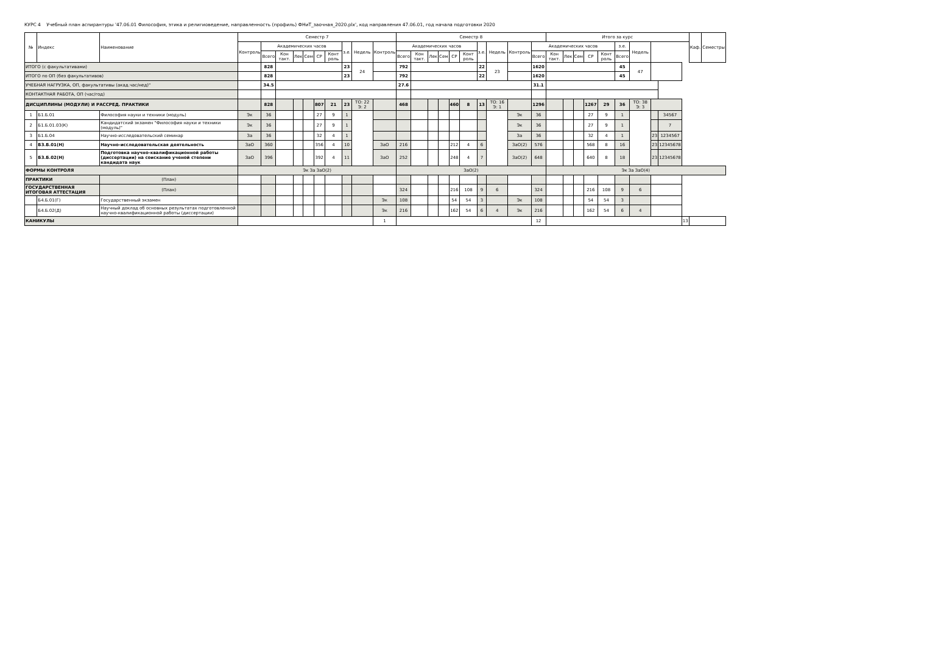КУРС 4 Учебный план аспирантуры '47.06.01 Философия, этика и религиоведение, направленность (профиль) ФНиТ_заочная_2020.plx', код направления 47.06.01, год начала подготовки 2020
| № | Индекс | Наименование | Семестр 7 | | | | | | | | | | Семестр 8 | | | | | | | | | | Итого за курс | | | | | | | | | | Каф. | Семестры |
| --- | --- | --- | --- | --- | --- | --- | --- | --- | --- | --- | --- | --- | --- | --- | --- | --- | --- | --- | --- | --- | --- | --- | --- | --- | --- | --- | --- | --- | --- | --- | --- | --- | --- | --- |
| | | | Контроль | Академических часов | | | | | | з.е. | Недель | Контроль | Академических часов | | | | | | з.е. | Недель | Контроль | Академических часов | | | | | | з.е. | Недель | | | | | |
| | | | | Всего | Кон такт. | Лек | Сем | СР | Конт роль | | | | Всего | Кон такт. | Лек | Сем | СР | Конт роль | | | | Всего | Кон такт. | Лек | Сем | СР | Конт роль | Всего | | | | | | |
| ИТОГО (с факультативами) | | | | 828 | | | | | | 23 | 24 | | 792 | | | | | | 22 | 23 | | 1620 | | | | | | 45 | 47 | | | | | |
| ИТОГО по ОП (без факультативов) | | | | 828 | | | | | | 23 | | | 792 | | | | | | 22 | | | 1620 | | | | | | 45 | | | | | | |
| УЧЕБНАЯ НАГРУЗКА, ОП, факультативы (акад.час/нед)" | | | | 34.5 | | | | | | | | | 27.6 | | | | | | | | | 31.1 | | | | | | | | | | | | |
| КОНТАКТНАЯ РАБОТА, ОП (час/год) | | | | | | | | | | | | | | | | | | | | | | | | | | | | | | | | | | |
| ДИСЦИПЛИНЫ (МОДУЛИ) И РАССРЕД. ПРАКТИКИ | | | | 828 | | | | 807 | 21 | 23 | ТО: 22 Э: 2 | | 468 | | | | 460 | 8 | 13 | ТО: 16 Э: 1 | | 1296 | | | | 1267 | 29 | 36 | ТО: 38 Э: 3 | | | | | |
| 1 | Б1.Б.01 | Философия науки и техники (модуль) | Эк | 36 | | | | 27 | 9 | 1 | | | | | | | | | | | Эк | 36 | | | | 27 | 9 | 1 | | | 34567 | | | |
| 2 | Б1.Б.01.03(К) | Кандидатский экзамен "Философия науки и техники (модуль)" | Эк | 36 | | | | 27 | 9 | 1 | | | | | | | | | | | Эк | 36 | | | | 27 | 9 | 1 | | | 7 | | | |
| 3 | Б1.Б.04 | Научно-исследовательский семинар | За | 36 | | | | 32 | 4 | 1 | | | | | | | | | | | За | 36 | | | | 32 | 4 | 1 | | 23 | 1234567 | | | |
| 4 | Б3.Б.01(Н) | Научно-исследовательская деятельность | ЗаО | 360 | | | | 356 | 4 | 10 | | ЗаО | 216 | | | | 212 | 4 | 6 | | ЗаО(2) | 576 | | | | 568 | 8 | 16 | | 23 | 12345678 | | | |
| 5 | Б3.Б.02(Н) | Подготовка научно-квалификационной работы (диссертации) на соискание ученой степени кандидата наук | ЗаО | 396 | | | | 392 | 4 | 11 | | ЗаО | 252 | | | | 248 | 4 | 7 | | ЗаО(2) | 648 | | | | 640 | 8 | 18 | | 23 | 12345678 | | | |
| ФОРМЫ КОНТРОЛЯ | | | Эк За ЗаО(2) | | | | | | | | | | ЗаО(2) | | | | | | | | | | Эк За ЗаО(4) | | | | | | | | | | | |
| ПРАКТИКИ | | (План) | | | | | | | | | | | | | | | | | | | | | | | | | | | | | | | | |
| ГОСУДАРСТВЕННАЯ ИТОГОВАЯ АТТЕСТАЦИЯ | | (План) | | | | | | | | | | | 324 | | | | 216 | 108 | 9 | 6 | | 324 | | | | 216 | 108 | 9 | 6 | | | | | |
| | Б4.Б.01(Г) | Государственный экзамен | | | | | | | | | | Эк | 108 | | | | 54 | 54 | 3 | | Эк | 108 | | | | 54 | 54 | 3 | | | | | | |
| | Б4.Б.02(Д) | Научный доклад об основных результатах подготовленной научно-квалификационной работы (диссертации) | | | | | | | | | | Эк | 216 | | | | 162 | 54 | 6 | 4 | Эк | 216 | | | | 162 | 54 | 6 | 4 | | | | | |
| КАНИКУЛЫ | | | | | | | | | | | | 1 | | | | | | | | | | 12 | | | | | | | | | | 13 | | |